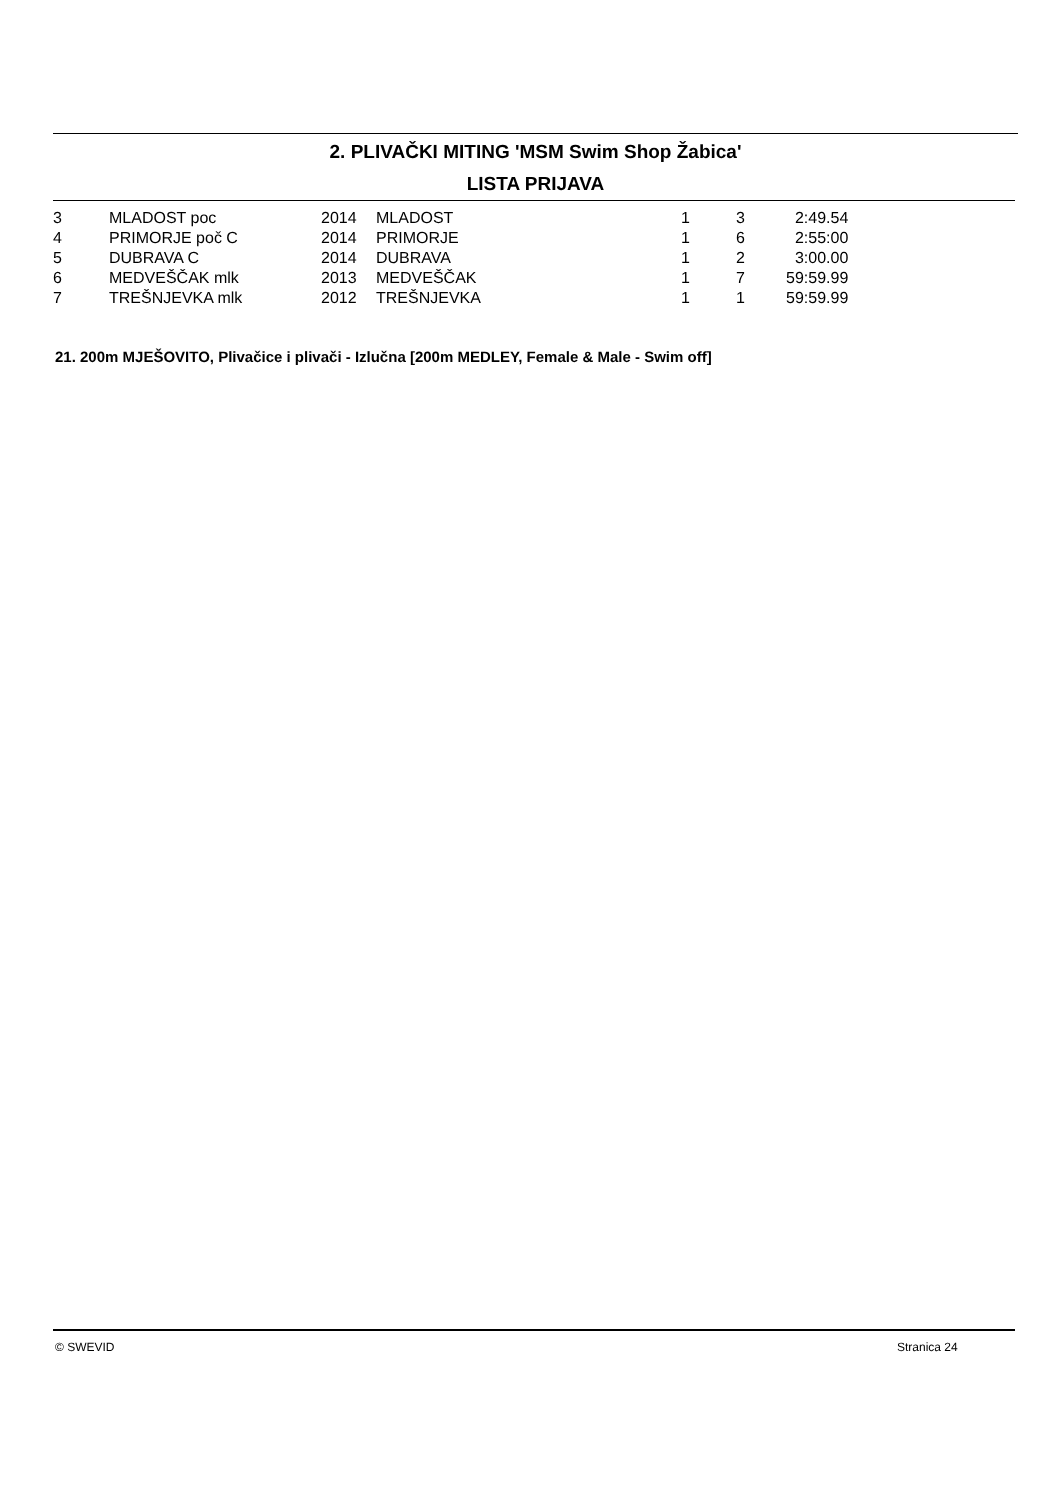2. PLIVAČKI MITING 'MSM Swim Shop Žabica'
LISTA PRIJAVA
| 3 | MLADOST poc | 2014 | MLADOST | 1 | 3 | 2:49.54 |
| 4 | PRIMORJE poč C | 2014 | PRIMORJE | 1 | 6 | 2:55:00 |
| 5 | DUBRAVA C | 2014 | DUBRAVA | 1 | 2 | 3:00.00 |
| 6 | MEDVEŠČAK mlk | 2013 | MEDVEŠČAK | 1 | 7 | 59:59.99 |
| 7 | TREŠNJEVKA mlk | 2012 | TREŠNJEVKA | 1 | 1 | 59:59.99 |
21. 200m MJEŠOVITO, Plivačice i plivači - Izlučna [200m MEDLEY, Female & Male - Swim off]
© SWEVID Stranica 24